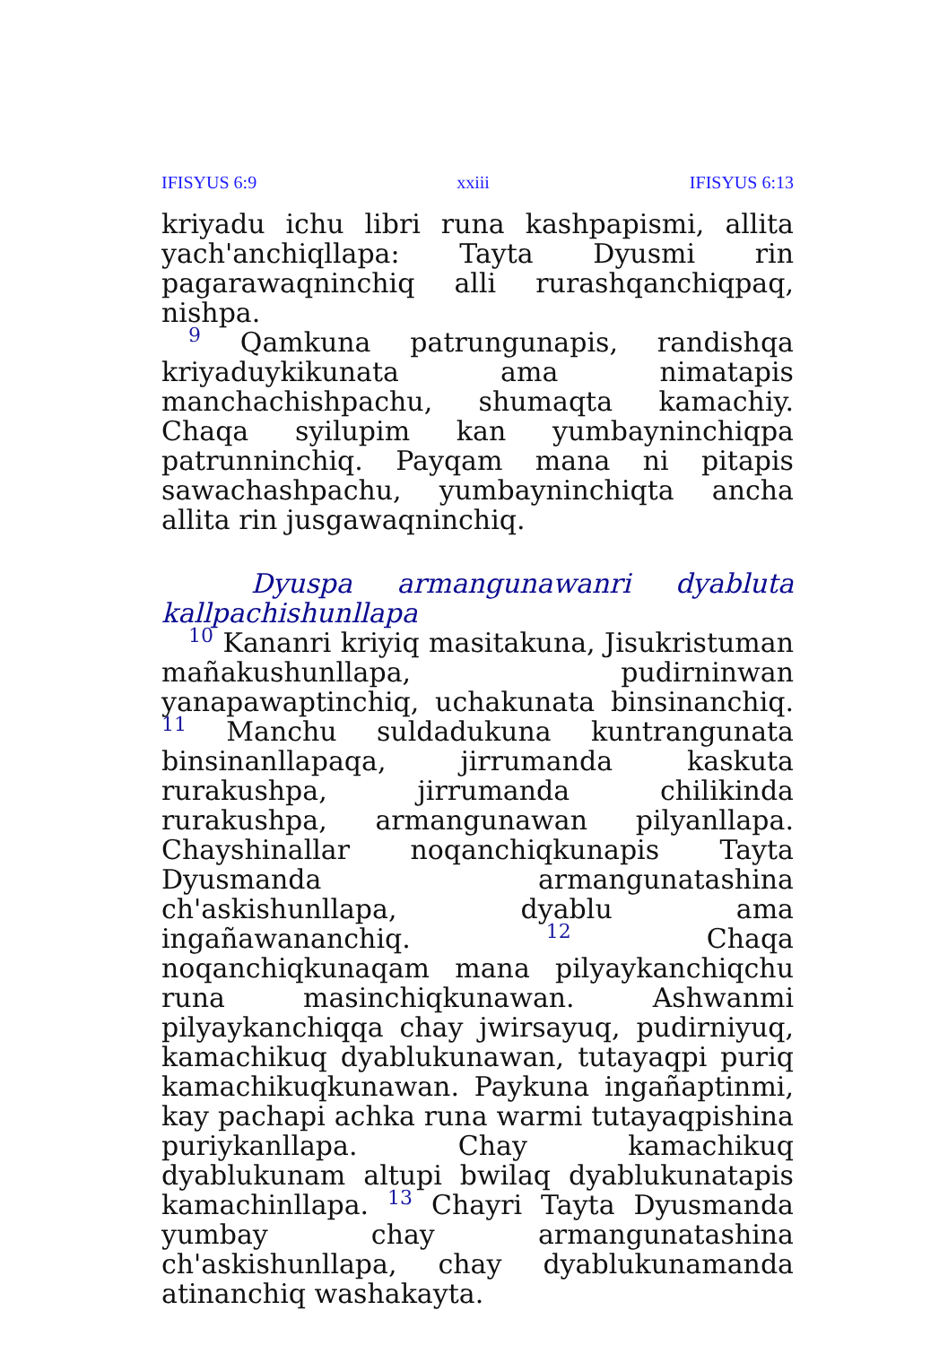IFISYUS 6:9 xxiii IFISYUS 6:13
kriyadu ichu libri runa kashpapismi, allita yach'anchiqllapa: Tayta Dyusmi rin pagarawaqninchiq alli rurashqanchiqpaq, nishpa.
9 Qamkuna patrungunapis, randishqa kriyaduykikunata ama nimatapis manchachishpachu, shumaqta kamachiy. Chaqa syilupim kan yumbayninchiqpa patrunninchiq. Payqam mana ni pitapis sawachashpachu, yumbayninchiqta ancha allita rin jusgawaqninchiq.
Dyuspa armangunawanri dyabluta kallpachishunllapa
10 Kananri kriyiq masitakuna, Jisukristuman mañakushunllapa, pudirninwan yanapawaptinchiq, uchakunata binsinanchiq. 11 Manchu suldadukuna kuntrangunata binsinanllapaqa, jirrumanda kaskuta rurakushpa, jirrumanda chilikinda rurakushpa, armangunawan pilyanllapa. Chayshinallar noqanchiqkunapis Tayta Dyusmanda armangunatashina ch'askishunllapa, dyablu ama ingañawananchiq. 12 Chaqa noqanchiqkunaqam mana pilyaykanchiqchu runa masinchiqkunawan. Ashwanmi pilyaykanchiqqa chay jwirsayuq, pudirniyuq, kamachikuq dyablukunawan, tutayaqpi puriq kamachikuqkunawan. Paykuna ingañaptinmi, kay pachapi achka runa warmi tutayaqpishina puriykanllapa. Chay kamachikuq dyablukunam altupi bwilaq dyablukunatapis kamachinllapa. 13 Chayri Tayta Dyusmanda yumbay chay armangunatashina ch'askishunllapa, chay dyablukunamanda atinanchiq washakayta.